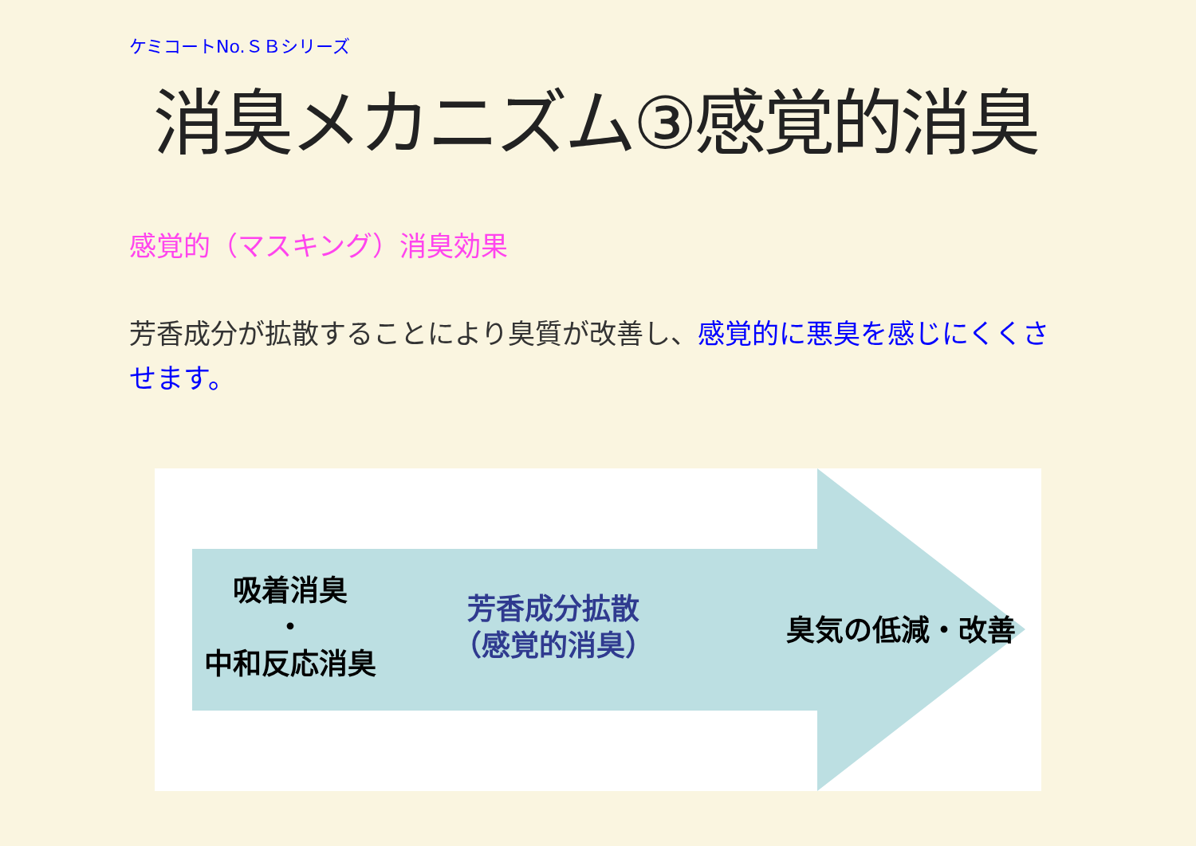ケミコートNo.ＳＢシリーズ
消臭メカニズム③感覚的消臭
感覚的（マスキング）消臭効果
芳香成分が拡散することにより臭質が改善し、感覚的に悪臭を感じにくくさせます。
吸着消臭
・
中和反応消臭
芳香成分拡散
（感覚的消臭）
臭気の低減・改善